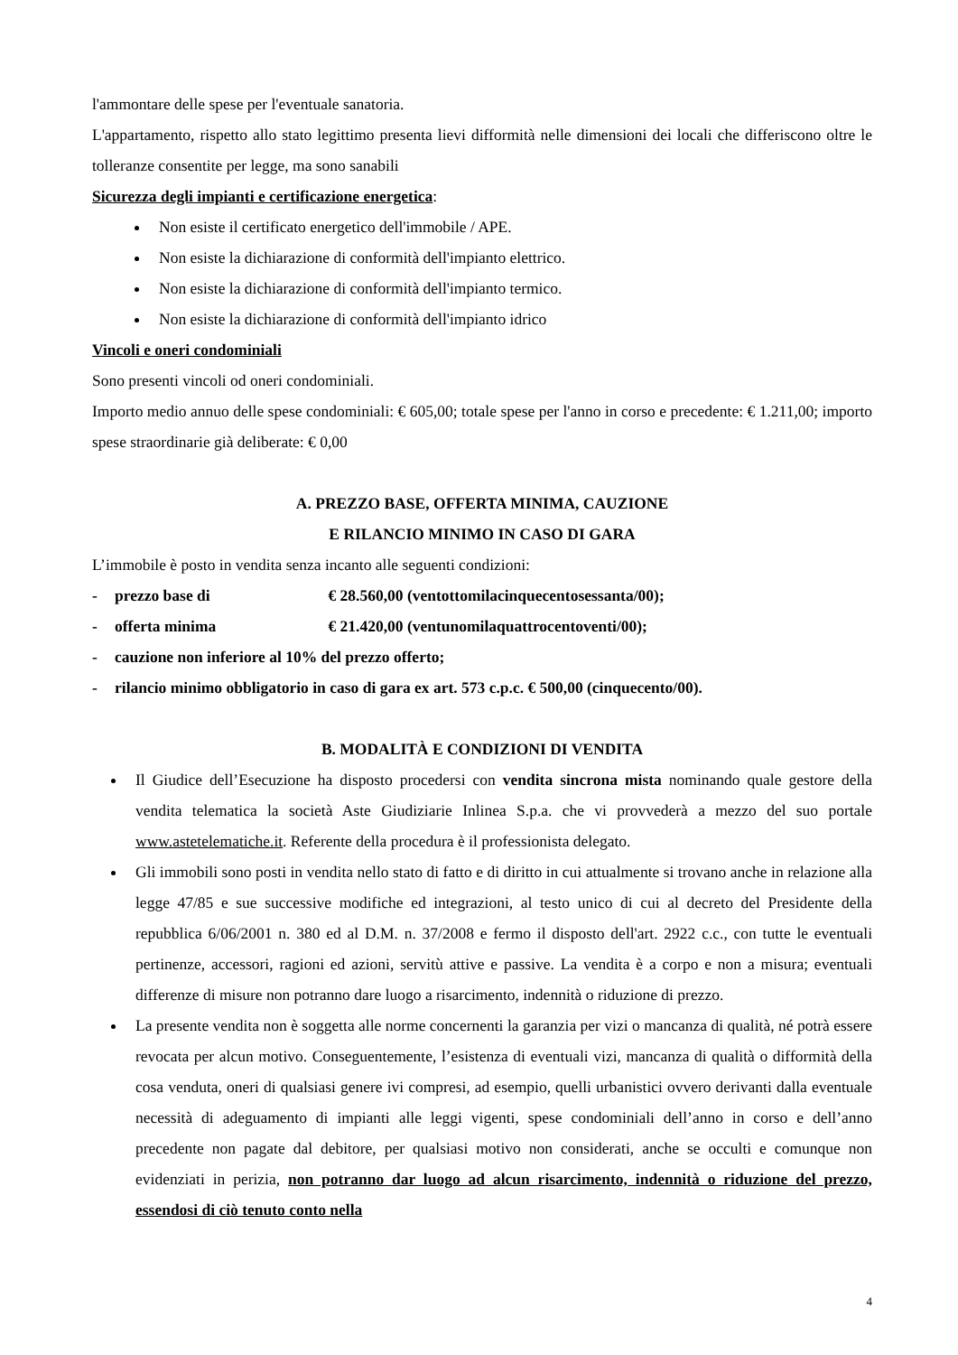l'ammontare delle spese per l'eventuale sanatoria.
L'appartamento, rispetto allo stato legittimo presenta lievi difformità nelle dimensioni dei locali che differiscono oltre le tolleranze consentite per legge, ma sono sanabili
Sicurezza degli impianti e certificazione energetica:
Non esiste il certificato energetico dell'immobile / APE.
Non esiste la dichiarazione di conformità dell'impianto elettrico.
Non esiste la dichiarazione di conformità dell'impianto termico.
Non esiste la dichiarazione di conformità dell'impianto idrico
Vincoli e oneri condominiali
Sono presenti vincoli od oneri condominiali.
Importo medio annuo delle spese condominiali: € 605,00; totale spese per l'anno in corso e precedente: € 1.211,00; importo spese straordinarie già deliberate: € 0,00
A. PREZZO BASE, OFFERTA MINIMA, CAUZIONE
E RILANCIO MINIMO IN CASO DI GARA
L’immobile è posto in vendita senza incanto alle seguenti condizioni:
- prezzo base di € 28.560,00 (ventottomilacinquecentosessanta/00);
- offerta minima € 21.420,00 (ventunomilaquattrocentoventi/00);
- cauzione non inferiore al 10% del prezzo offerto;
- rilancio minimo obbligatorio in caso di gara ex art. 573 c.p.c. € 500,00 (cinquecento/00).
B. MODALITÀ E CONDIZIONI DI VENDITA
Il Giudice dell’Esecuzione ha disposto procedersi con vendita sincrona mista nominando quale gestore della vendita telematica la società Aste Giudiziarie Inlinea S.p.a. che vi provvederà a mezzo del suo portale www.astetelematiche.it. Referente della procedura è il professionista delegato.
Gli immobili sono posti in vendita nello stato di fatto e di diritto in cui attualmente si trovano anche in relazione alla legge 47/85 e sue successive modifiche ed integrazioni, al testo unico di cui al decreto del Presidente della repubblica 6/06/2001 n. 380 ed al D.M. n. 37/2008 e fermo il disposto dell'art. 2922 c.c., con tutte le eventuali pertinenze, accessori, ragioni ed azioni, servitù attive e passive. La vendita è a corpo e non a misura; eventuali differenze di misure non potranno dare luogo a risarcimento, indennità o riduzione di prezzo.
La presente vendita non è soggetta alle norme concernenti la garanzia per vizi o mancanza di qualità, né potrà essere revocata per alcun motivo. Conseguentemente, l’esistenza di eventuali vizi, mancanza di qualità o difformità della cosa venduta, oneri di qualsiasi genere ivi compresi, ad esempio, quelli urbanistici ovvero derivanti dalla eventuale necessità di adeguamento di impianti alle leggi vigenti, spese condominiali dell’anno in corso e dell’anno precedente non pagate dal debitore, per qualsiasi motivo non considerati, anche se occulti e comunque non evidenziati in perizia, non potranno dar luogo ad alcun risarcimento, indennità o riduzione del prezzo, essendosi di ciò tenuto conto nella
4